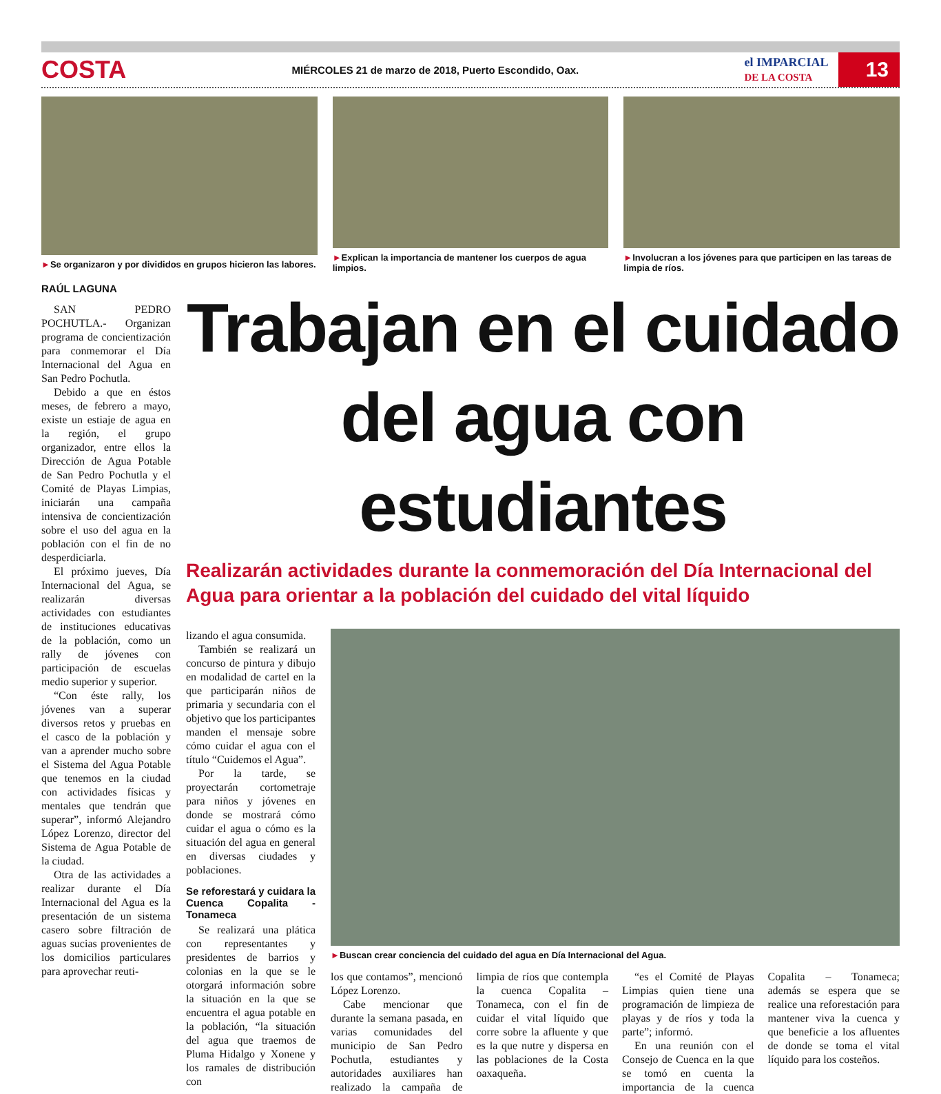COSTA
MIÉRCOLES 21 de marzo de 2018, Puerto Escondido, Oax.
el IMPARCIAL
DE LA COSTA
13
►Se organizaron y por divididos en grupos hicieron las labores.
►Explican la importancia de mantener los cuerpos de agua limpios.
►Involucran a los jóvenes para que participen en las tareas de limpia de ríos.
RAÚL LAGUNA
SAN PEDRO POCHUTLA.- Organizan programa de concientización para conmemorar el Día Internacional del Agua en San Pedro Pochutla.
Debido a que en éstos meses, de febrero a mayo, existe un estiaje de agua en la región, el grupo organizador, entre ellos la Dirección de Agua Potable de San Pedro Pochutla y el Comité de Playas Limpias, iniciarán una campaña intensiva de concientización sobre el uso del agua en la población con el fin de no desperdiciarla.
El próximo jueves, Día Internacional del Agua, se realizarán diversas actividades con estudiantes de instituciones educativas de la población, como un rally de jóvenes con participación de escuelas medio superior y superior.
“Con éste rally, los jóvenes van a superar diversos retos y pruebas en el casco de la población y van a aprender mucho sobre el Sistema del Agua Potable que tenemos en la ciudad con actividades físicas y mentales que tendrán que superar”, informó Alejandro López Lorenzo, director del Sistema de Agua Potable de la ciudad.
Otra de las actividades a realizar durante el Día Internacional del Agua es la presentación de un sistema casero sobre filtración de aguas sucias provenientes de los domicilios particulares para aprovechar reuti-
Trabajan en el cuidado del agua con estudiantes
Realizarán actividades durante la conmemoración del Día Internacional del Agua para orientar a la población del cuidado del vital líquido
lizando el agua consumida.
También se realizará un concurso de pintura y dibujo en modalidad de cartel en la que participarán niños de primaria y secundaria con el objetivo que los participantes manden el mensaje sobre cómo cuidar el agua con el título “Cuidemos el Agua”.
Por la tarde, se proyectarán cortometraje para niños y jóvenes en donde se mostrará cómo cuidar el agua o cómo es la situación del agua en general en diversas ciudades y poblaciones.
Se reforestará y cuidara la Cuenca Copalita - Tonameca
Se realizará una plática con representantes y presidentes de barrios y colonias en la que se le otorgará información sobre la situación en la que se encuentra el agua potable en la población, “la situación del agua que traemos de Pluma Hidalgo y Xonene y los ramales de distribución con
►Buscan crear conciencia del cuidado del agua en Día Internacional del Agua.
los que contamos”, mencionó López Lorenzo.
Cabe mencionar que durante la semana pasada, en varias comunidades del municipio de San Pedro Pochutla, estudiantes y autoridades auxiliares han realizado la campaña de limpia de ríos que contempla la cuenca Copalita – Tonameca, con el fin de cuidar el vital líquido que corre sobre la afluente y que es la que nutre y dispersa en las poblaciones de la Costa oaxaqueña.
“es el Comité de Playas Limpias quien tiene una programación de limpieza de playas y de ríos y toda la parte”; informó.
En una reunión con el Consejo de Cuenca en la que se tomó en cuenta la importancia de la cuenca Copalita – Tonameca; además se espera que se realice una reforestación para mantener viva la cuenca y que beneficie a los afluentes de donde se toma el vital líquido para los costeños.